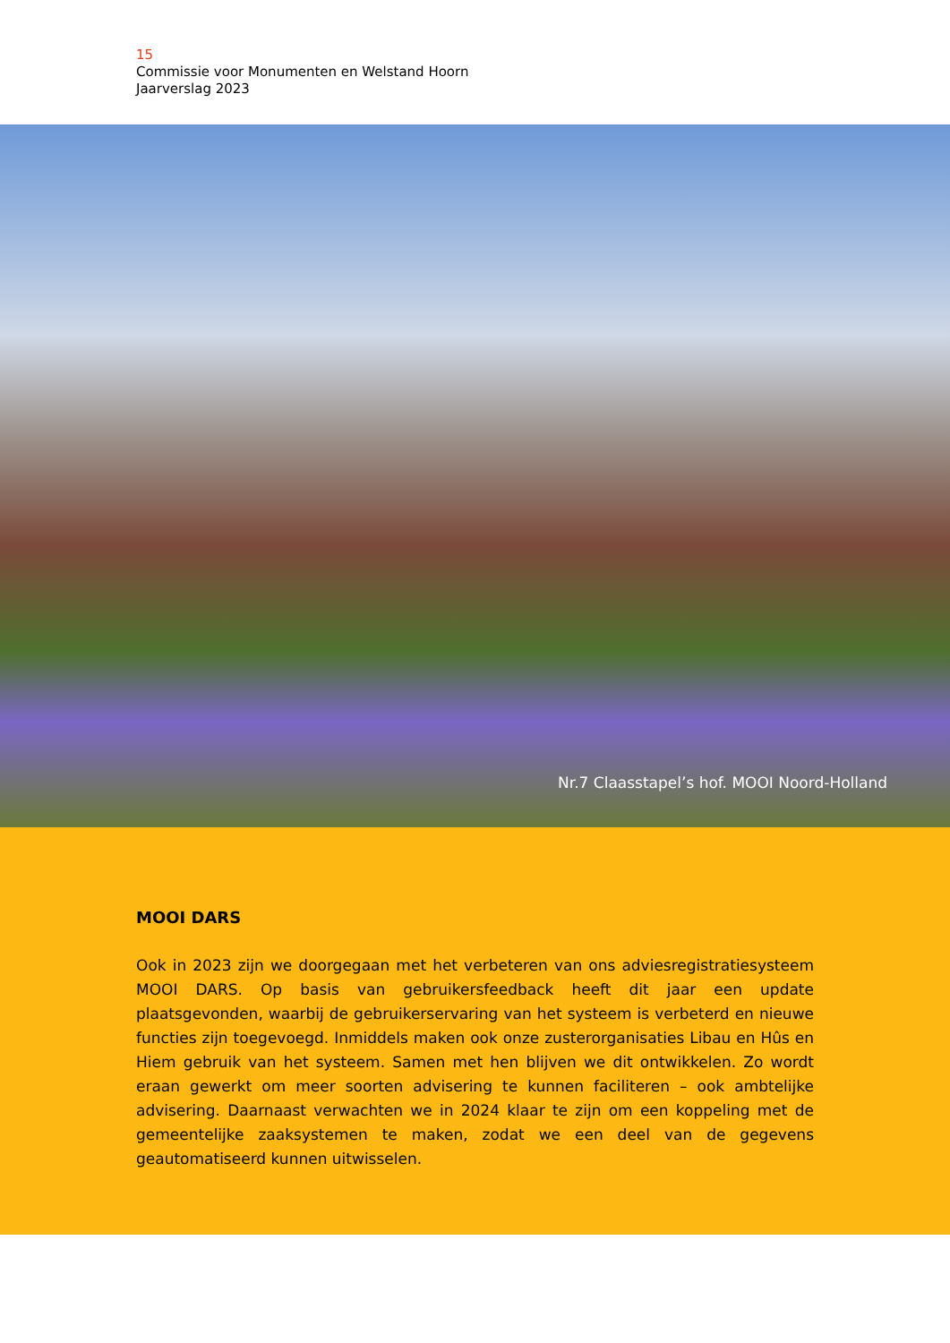15
Commissie voor Monumenten en Welstand Hoorn
Jaarverslag 2023
Nr.7 Claasstapel’s hof. MOOI Noord-Holland
MOOI DARS
Ook in 2023 zijn we doorgegaan met het verbeteren van ons adviesregistratiesysteem MOOI DARS. Op basis van gebruikersfeedback heeft dit jaar een update plaatsgevonden, waarbij de gebruikerservaring van het systeem is verbeterd en nieuwe functies zijn toegevoegd. Inmiddels maken ook onze zusterorganisaties Libau en Hûs en Hiem gebruik van het systeem. Samen met hen blijven we dit ontwikkelen. Zo wordt eraan gewerkt om meer soorten advisering te kunnen faciliteren – ook ambtelijke advisering. Daarnaast verwachten we in 2024 klaar te zijn om een koppeling met de gemeentelijke zaaksystemen te maken, zodat we een deel van de gegevens geautomatiseerd kunnen uitwisselen.